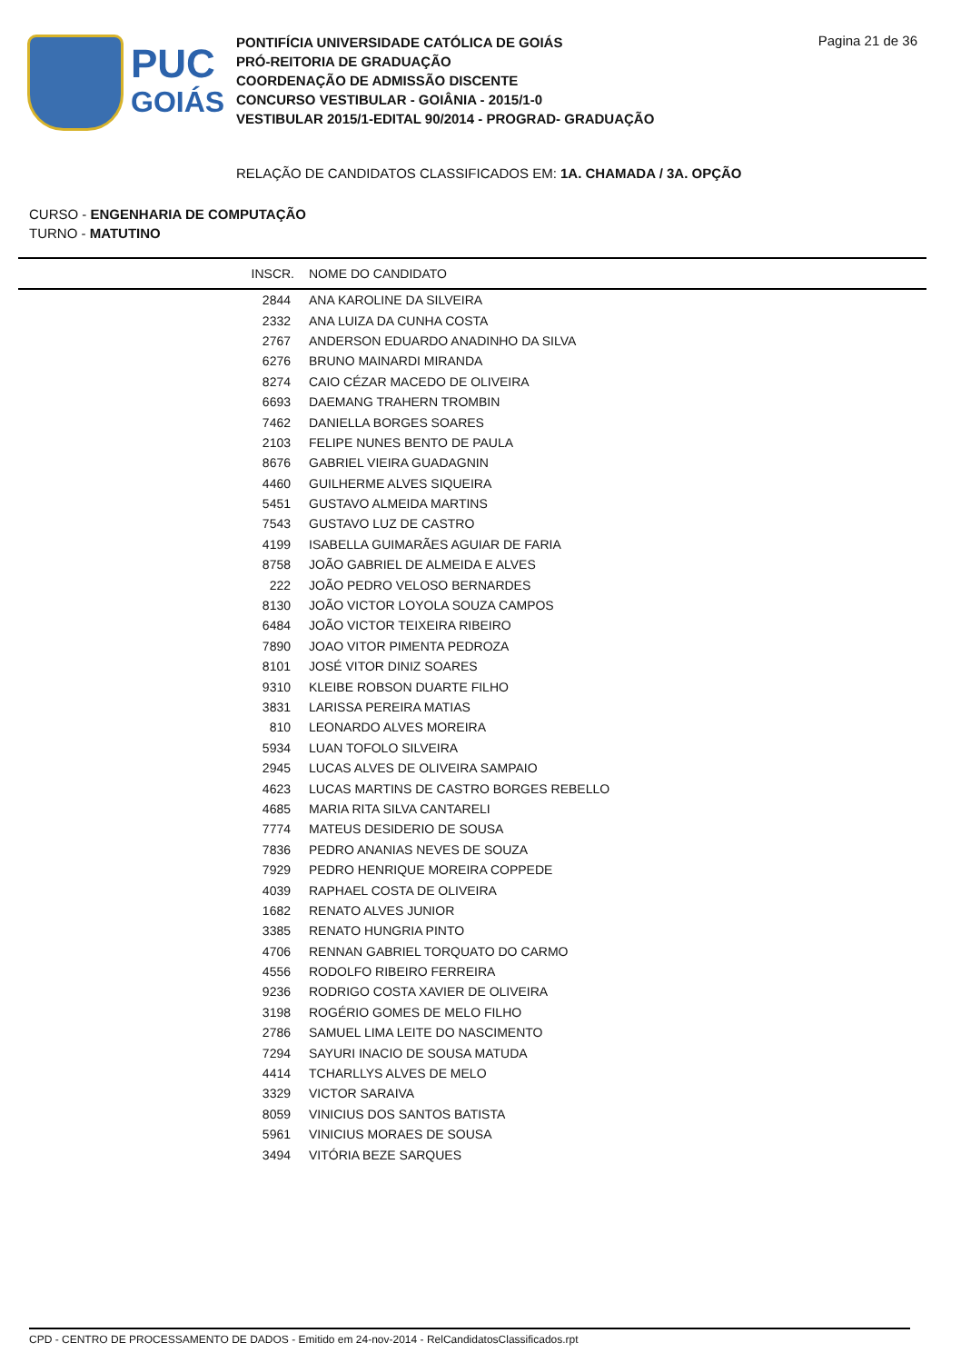PUC
GOIÁS
PONTIFÍCIA UNIVERSIDADE CATÓLICA DE GOIÁS
PRÓ-REITORIA DE GRADUAÇÃO
COORDENAÇÃO DE ADMISSÃO DISCENTE
CONCURSO VESTIBULAR - GOIÂNIA - 2015/1-0
VESTIBULAR 2015/1-EDITAL 90/2014 - PROGRAD- GRADUAÇÃO
Pagina 21 de 36
RELAÇÃO DE CANDIDATOS CLASSIFICADOS EM: 1A. CHAMADA / 3A. OPÇÃO
CURSO - ENGENHARIA DE COMPUTAÇÃO
TURNO - MATUTINO
| INSCR. | NOME DO CANDIDATO |
| --- | --- |
| 2844 | ANA KAROLINE DA SILVEIRA |
| 2332 | ANA LUIZA DA CUNHA COSTA |
| 2767 | ANDERSON EDUARDO ANADINHO DA SILVA |
| 6276 | BRUNO MAINARDI MIRANDA |
| 8274 | CAIO CÉZAR MACEDO DE OLIVEIRA |
| 6693 | DAEMANG TRAHERN TROMBIN |
| 7462 | DANIELLA BORGES SOARES |
| 2103 | FELIPE NUNES BENTO DE PAULA |
| 8676 | GABRIEL VIEIRA GUADAGNIN |
| 4460 | GUILHERME ALVES SIQUEIRA |
| 5451 | GUSTAVO ALMEIDA MARTINS |
| 7543 | GUSTAVO LUZ DE CASTRO |
| 4199 | ISABELLA GUIMARÃES AGUIAR DE FARIA |
| 8758 | JOÃO GABRIEL DE ALMEIDA E ALVES |
| 222 | JOÃO PEDRO VELOSO BERNARDES |
| 8130 | JOÃO VICTOR LOYOLA SOUZA CAMPOS |
| 6484 | JOÃO VICTOR TEIXEIRA RIBEIRO |
| 7890 | JOAO VITOR PIMENTA PEDROZA |
| 8101 | JOSÉ VITOR DINIZ SOARES |
| 9310 | KLEIBE ROBSON DUARTE FILHO |
| 3831 | LARISSA PEREIRA MATIAS |
| 810 | LEONARDO ALVES MOREIRA |
| 5934 | LUAN TOFOLO SILVEIRA |
| 2945 | LUCAS ALVES DE OLIVEIRA SAMPAIO |
| 4623 | LUCAS MARTINS DE CASTRO BORGES REBELLO |
| 4685 | MARIA RITA SILVA CANTARELI |
| 7774 | MATEUS DESIDERIO DE SOUSA |
| 7836 | PEDRO ANANIAS NEVES DE SOUZA |
| 7929 | PEDRO HENRIQUE MOREIRA COPPEDE |
| 4039 | RAPHAEL COSTA DE OLIVEIRA |
| 1682 | RENATO ALVES JUNIOR |
| 3385 | RENATO HUNGRIA PINTO |
| 4706 | RENNAN GABRIEL TORQUATO DO CARMO |
| 4556 | RODOLFO RIBEIRO FERREIRA |
| 9236 | RODRIGO COSTA XAVIER DE OLIVEIRA |
| 3198 | ROGÉRIO GOMES DE MELO FILHO |
| 2786 | SAMUEL LIMA LEITE DO NASCIMENTO |
| 7294 | SAYURI INACIO DE SOUSA MATUDA |
| 4414 | TCHARLLYS ALVES DE MELO |
| 3329 | VICTOR SARAIVA |
| 8059 | VINICIUS DOS SANTOS BATISTA |
| 5961 | VINICIUS MORAES DE SOUSA |
| 3494 | VITÓRIA BEZE SARQUES |
CPD - CENTRO DE PROCESSAMENTO DE DADOS - Emitido em 24-nov-2014 - RelCandidatosClassificados.rpt